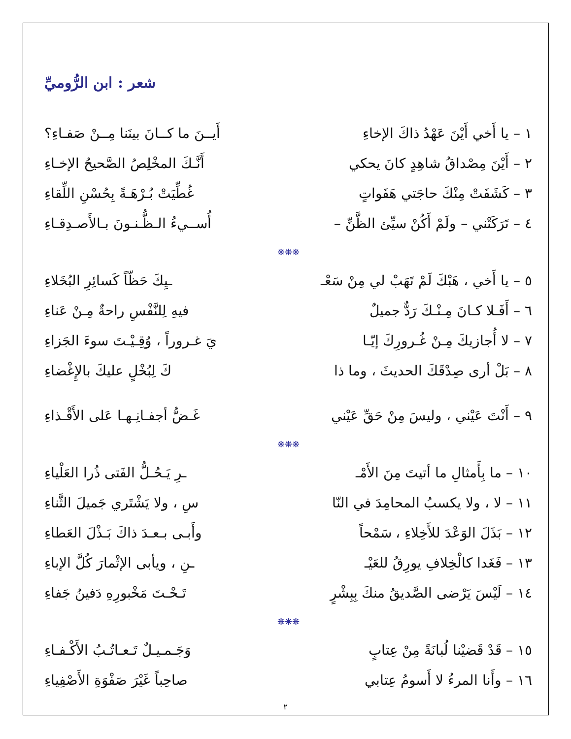شعر : ابن الرُّوميِّ
١ – يا أَخي أَيْنَ عَهْدُ ذاكَ الإخاءِ أَيــنَ ما كــانَ بينَنا مِــنْ صَفـاءِ؟
٢ – أَيْنَ مِصْداقُ شاهِدٍ كانَ يحكي أَنَّـكَ المخْلِصُ الصَّحيحُ الإخـاءِ
٣ – كَشَفَتْ مِنْكَ حاجَتي هَفَواتٍ غُطِّيَتْ بُـرْهَـةً بِحُسْنِ اللِّقاءِ
٤ – تَرَكَتْني – ولَمْ أَكُنْ سيِّئ الظَّنِّ – أُســيءُ الـظُّـنـونَ بـالأَصـدِقـاءِ
❋❋❋
٥ – يا أَخي ، هَبْكَ لَمْ تَهَبْ لي مِنْ سَعْـ ـيِكَ حَظّاً كَسائِرِ البُخَلاءِ
٦ – أَفَـلا كـانَ مِـنْـكَ رَدٌّ جميلٌ فيهِ لِلنَّفْسِ راحةٌ مِـنْ عَناءِ
٧ – لا أُجازيكَ مِـنْ غُـرورِكَ إيّـا يَ غـروراً ، وُقِـيْـتَ سوءَ الجَزاءِ
٨ – بَلْ أرى صِدْقَكَ الحديثَ ، وما ذا كَ لِبُخْلٍ عليكَ بالإِغْضاءِ
٩ – أَنْتَ عَيْني ، وليسَ مِنْ حَقِّ عَيْني غَـضُّ أجفـانِـهـا عَلى الأَقْـذاءِ
❋❋❋
١٠ – ما بِأَمثالِ ما أتيتَ مِنَ الأَمْـ ـرِ يَـحُـلُّ الفَتى ذُرا العَلْياءِ
١١ – لا ، ولا يكسبُ المحامِدَ في النّا سِ ، ولا يَشْتَري جَميلَ الثَّناءِ
١٢ – بَذَلَ الوَعْدَ للأَخِلاءِ ، سَمْحاً وأَبـى بـعـدَ ذاكَ بَـذْلَ العَطاءِ
١٣ – فَغَدا كالْخِلافِ يورِقُ للعَيْـ ـنِ ، ويأبى الإثْمارَ كُلَّ الإباءِ
١٤ – لَيْسَ يَرْضى الصَّديقُ منكَ بِبِشْرٍ تَـحْـتَ مَخْبورِهِ دَفينُ جَفاءِ
❋❋❋
١٥ – قَدْ قَضيْنا لُبانَةً مِنْ عِتابٍ وَجَـمـيـلٌ تَـعـاتُـبُ الأَكْـفـاءِ
١٦ – وأَنا المرءُ لا أَسومُ عِتابي صاحِباً غَيْرَ صَفْوَةِ الأَصْفِياءِ
٢